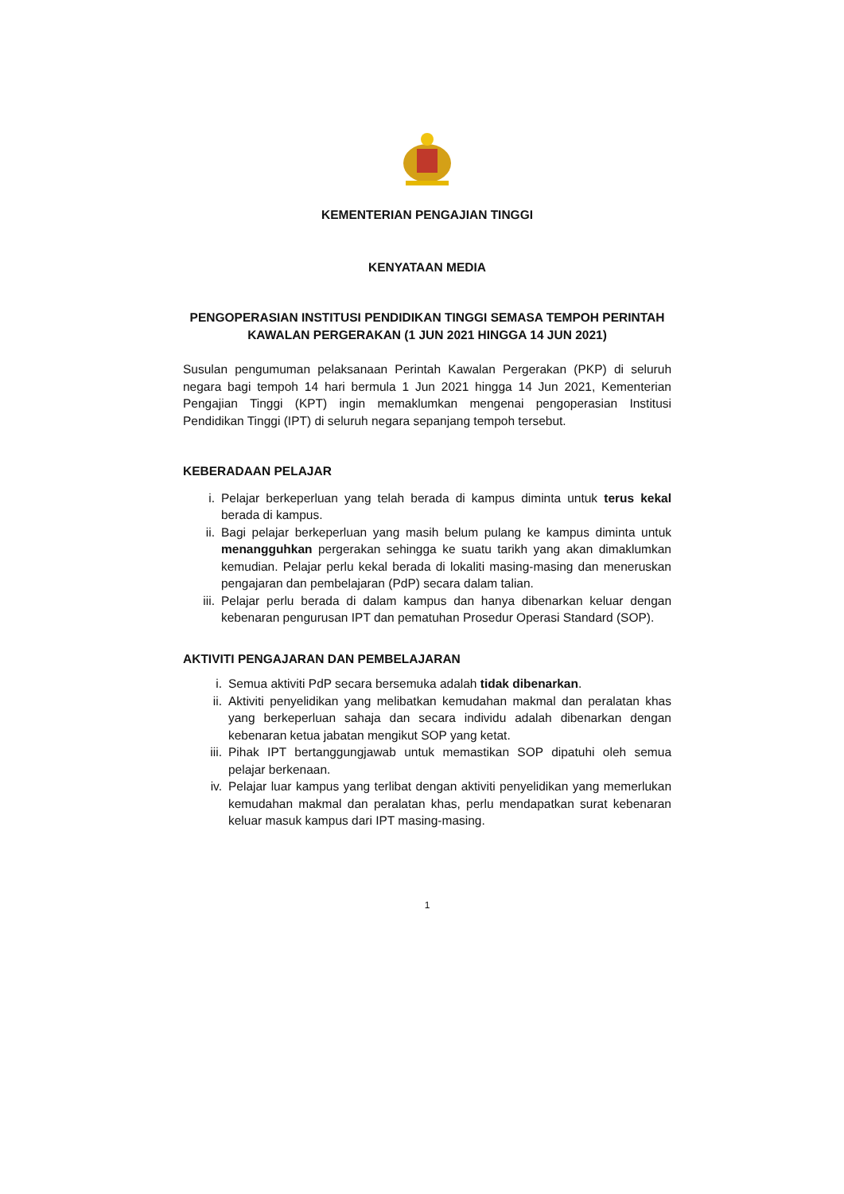KEMENTERIAN PENGAJIAN TINGGI
KENYATAAN MEDIA
PENGOPERASIAN INSTITUSI PENDIDIKAN TINGGI SEMASA TEMPOH PERINTAH KAWALAN PERGERAKAN (1 JUN 2021 HINGGA 14 JUN 2021)
Susulan pengumuman pelaksanaan Perintah Kawalan Pergerakan (PKP) di seluruh negara bagi tempoh 14 hari bermula 1 Jun 2021 hingga 14 Jun 2021, Kementerian Pengajian Tinggi (KPT) ingin memaklumkan mengenai pengoperasian Institusi Pendidikan Tinggi (IPT) di seluruh negara sepanjang tempoh tersebut.
KEBERADAAN PELAJAR
i. Pelajar berkeperluan yang telah berada di kampus diminta untuk terus kekal berada di kampus.
ii. Bagi pelajar berkeperluan yang masih belum pulang ke kampus diminta untuk menangguhkan pergerakan sehingga ke suatu tarikh yang akan dimaklumkan kemudian. Pelajar perlu kekal berada di lokaliti masing-masing dan meneruskan pengajaran dan pembelajaran (PdP) secara dalam talian.
iii. Pelajar perlu berada di dalam kampus dan hanya dibenarkan keluar dengan kebenaran pengurusan IPT dan pematuhan Prosedur Operasi Standard (SOP).
AKTIVITI PENGAJARAN DAN PEMBELAJARAN
i. Semua aktiviti PdP secara bersemuka adalah tidak dibenarkan.
ii. Aktiviti penyelidikan yang melibatkan kemudahan makmal dan peralatan khas yang berkeperluan sahaja dan secara individu adalah dibenarkan dengan kebenaran ketua jabatan mengikut SOP yang ketat.
iii. Pihak IPT bertanggungjawab untuk memastikan SOP dipatuhi oleh semua pelajar berkenaan.
iv. Pelajar luar kampus yang terlibat dengan aktiviti penyelidikan yang memerlukan kemudahan makmal dan peralatan khas, perlu mendapatkan surat kebenaran keluar masuk kampus dari IPT masing-masing.
1